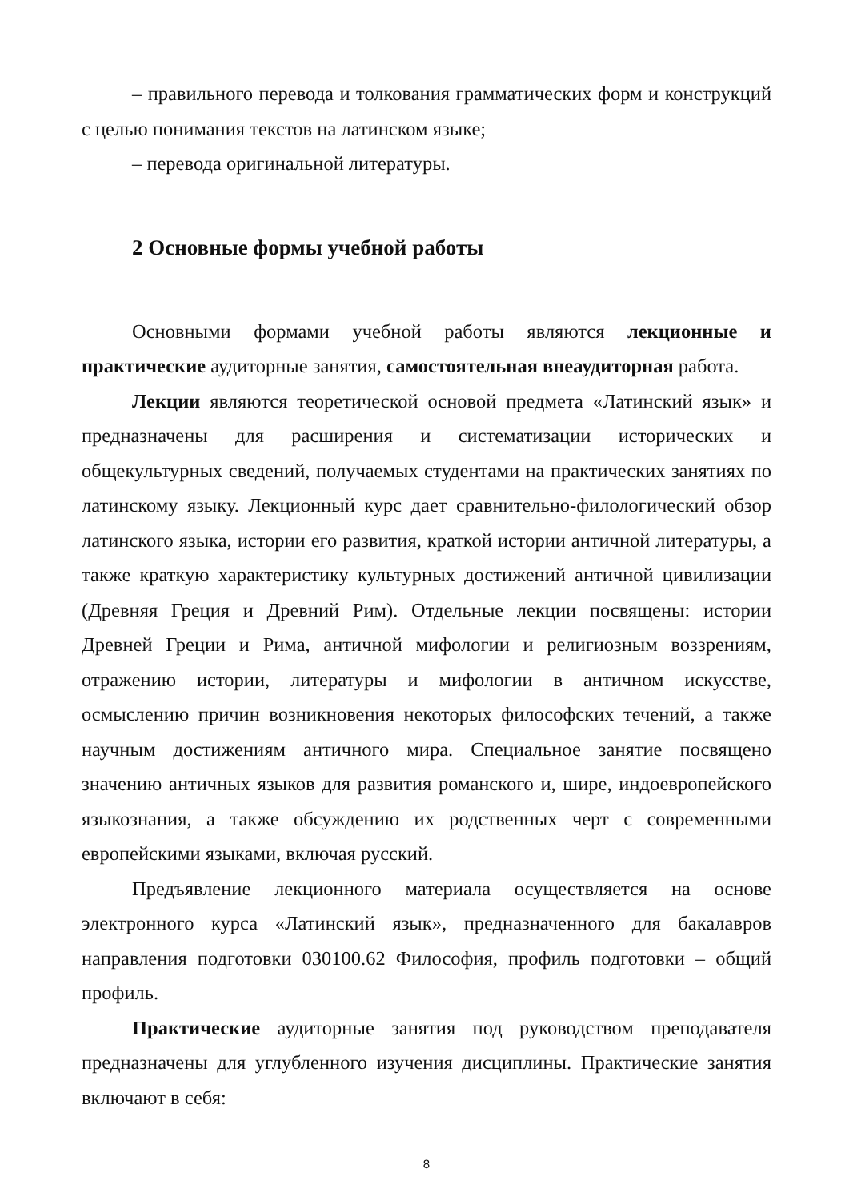– правильного перевода и толкования грамматических форм и конструкций с целью понимания текстов на латинском языке;
– перевода оригинальной литературы.
2 Основные формы учебной работы
Основными формами учебной работы являются лекционные и практические аудиторные занятия, самостоятельная внеаудиторная работа.
Лекции являются теоретической основой предмета «Латинский язык» и предназначены для расширения и систематизации исторических и общекультурных сведений, получаемых студентами на практических занятиях по латинскому языку. Лекционный курс дает сравнительно-филологический обзор латинского языка, истории его развития, краткой истории античной литературы, а также краткую характеристику культурных достижений античной цивилизации (Древняя Греция и Древний Рим). Отдельные лекции посвящены: истории Древней Греции и Рима, античной мифологии и религиозным воззрениям, отражению истории, литературы и мифологии в античном искусстве, осмыслению причин возникновения некоторых философских течений, а также научным достижениям античного мира. Специальное занятие посвящено значению античных языков для развития романского и, шире, индоевропейского языкознания, а также обсуждению их родственных черт с современными европейскими языками, включая русский.
Предъявление лекционного материала осуществляется на основе электронного курса «Латинский язык», предназначенного для бакалавров направления подготовки 030100.62 Философия, профиль подготовки – общий профиль.
Практические аудиторные занятия под руководством преподавателя предназначены для углубленного изучения дисциплины. Практические занятия включают в себя:
8